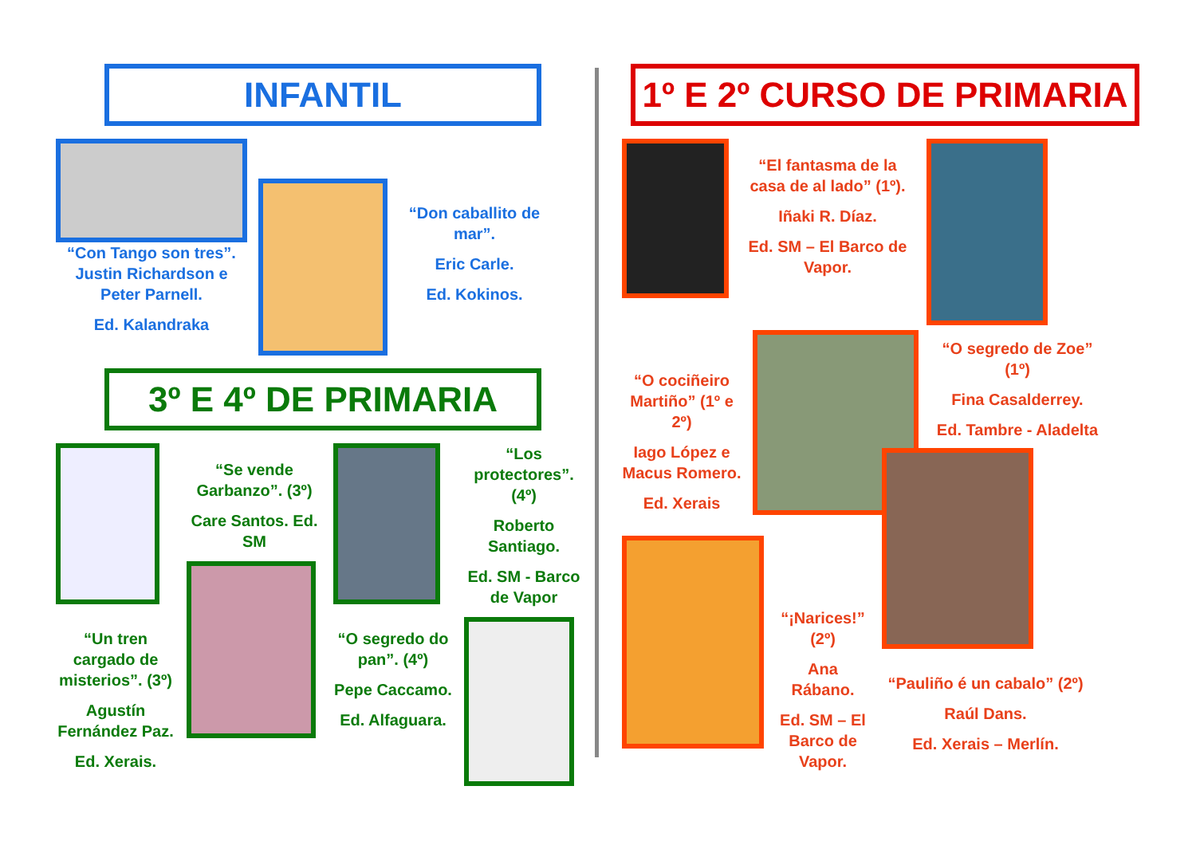INFANTIL
“Con Tango son tres”. Justin Richardson e Peter Parnell.
Ed. Kalandraka
“Don caballito de mar”.
Eric Carle.
Ed. Kokinos.
3º E 4º DE PRIMARIA
“Un tren cargado de misterios”. (3º)
Agustín Fernández Paz.
Ed. Xerais.
“Se vende Garbanzo”. (3º)
Care Santos. Ed. SM
“O segredo do pan”. (4º)
Pepe Caccamo.
Ed. Alfaguara.
“Los protectores”. (4º)
Roberto Santiago.
Ed. SM - Barco de Vapor
1º E 2º CURSO DE PRIMARIA
“El fantasma de la casa de al lado” (1º).
Iñaki R. Díaz.
Ed. SM – El Barco de Vapor.
“O cociñeiro Martiño” (1º e 2º)
Iago López e Macus Romero.
Ed. Xerais
“O segredo de Zoe” (1º)
Fina Casalderrey.
Ed. Tambre - Aladelta
“¡Narices!” (2º)
Ana Rábano.
Ed. SM – El Barco de Vapor.
“Pauliño é un cabalo” (2º)
Raúl Dans.
Ed. Xerais – Merlín.